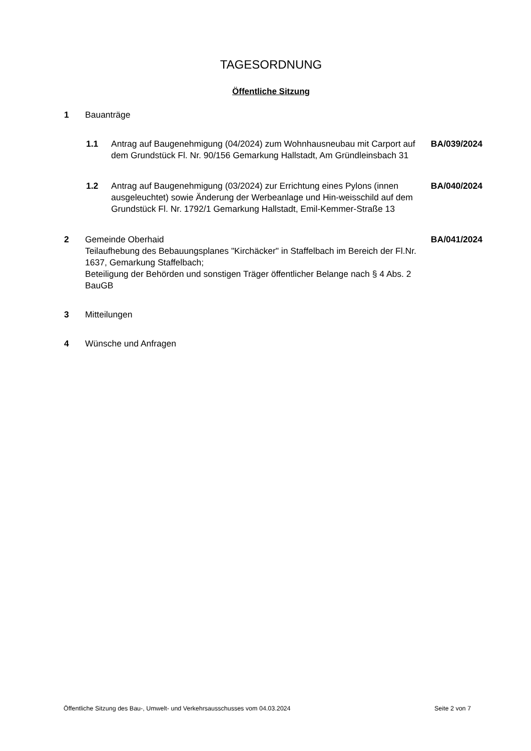TAGESORDNUNG
Öffentliche Sitzung
1 Bauanträge
1.1 Antrag auf Baugenehmigung (04/2024) zum Wohnhausneubau mit Carport auf dem Grundstück Fl. Nr. 90/156 Gemarkung Hallstadt, Am Gründleinsbach 31
BA/039/2024
1.2 Antrag auf Baugenehmigung (03/2024) zur Errichtung eines Pylons (innen ausgeleuchtet) sowie Änderung der Werbeanlage und Hin-weisschild auf dem Grundstück Fl. Nr. 1792/1 Gemarkung Hallstadt, Emil-Kemmer-Straße 13
BA/040/2024
2 Gemeinde Oberhaid
Teilaufhebung des Bebauungsplanes "Kirchäcker" in Staffelbach im Bereich der Fl.Nr. 1637, Gemarkung Staffelbach;
Beteiligung der Behörden und sonstigen Träger öffentlicher Belange nach § 4 Abs. 2 BauGB
BA/041/2024
3 Mitteilungen
4 Wünsche und Anfragen
Öffentliche Sitzung des Bau-, Umwelt- und Verkehrsausschusses vom 04.03.2024 Seite 2 von 7